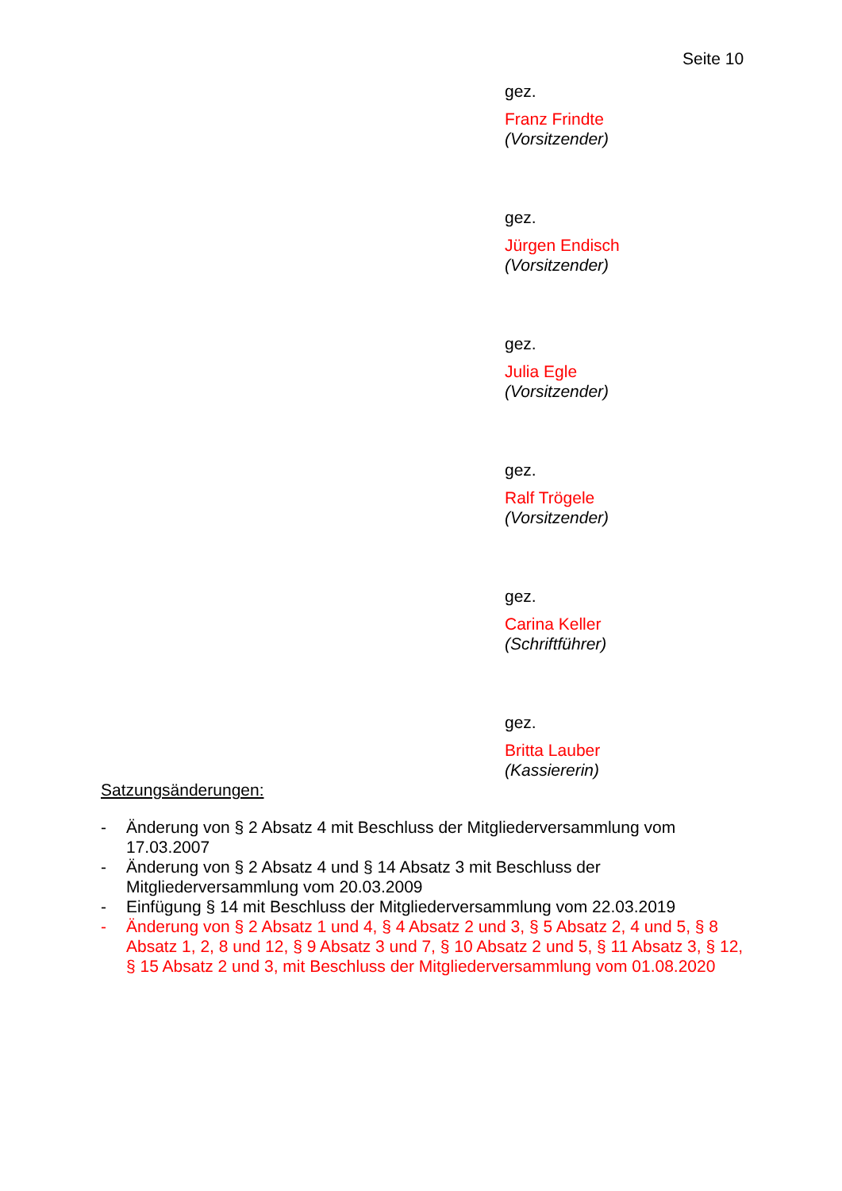Seite 10
gez.
Franz Frindte
(Vorsitzender)
gez.
Jürgen Endisch
(Vorsitzender)
gez.
Julia Egle
(Vorsitzender)
gez.
Ralf Trögele
(Vorsitzender)
gez.
Carina Keller
(Schriftführer)
gez.
Britta Lauber
(Kassiererin)
Satzungsänderungen:
- Änderung von § 2 Absatz 4 mit Beschluss der Mitgliederversammlung vom 17.03.2007
- Änderung von § 2 Absatz 4 und § 14 Absatz 3 mit Beschluss der Mitgliederversammlung vom 20.03.2009
- Einfügung § 14 mit Beschluss der Mitgliederversammlung vom 22.03.2019
- Änderung von § 2 Absatz 1 und 4, § 4 Absatz 2 und 3, § 5 Absatz 2, 4 und 5, § 8 Absatz 1, 2, 8 und 12, § 9 Absatz 3 und 7, § 10 Absatz 2 und 5, § 11 Absatz 3, § 12, § 15 Absatz 2 und 3, mit Beschluss der Mitgliederversammlung vom 01.08.2020